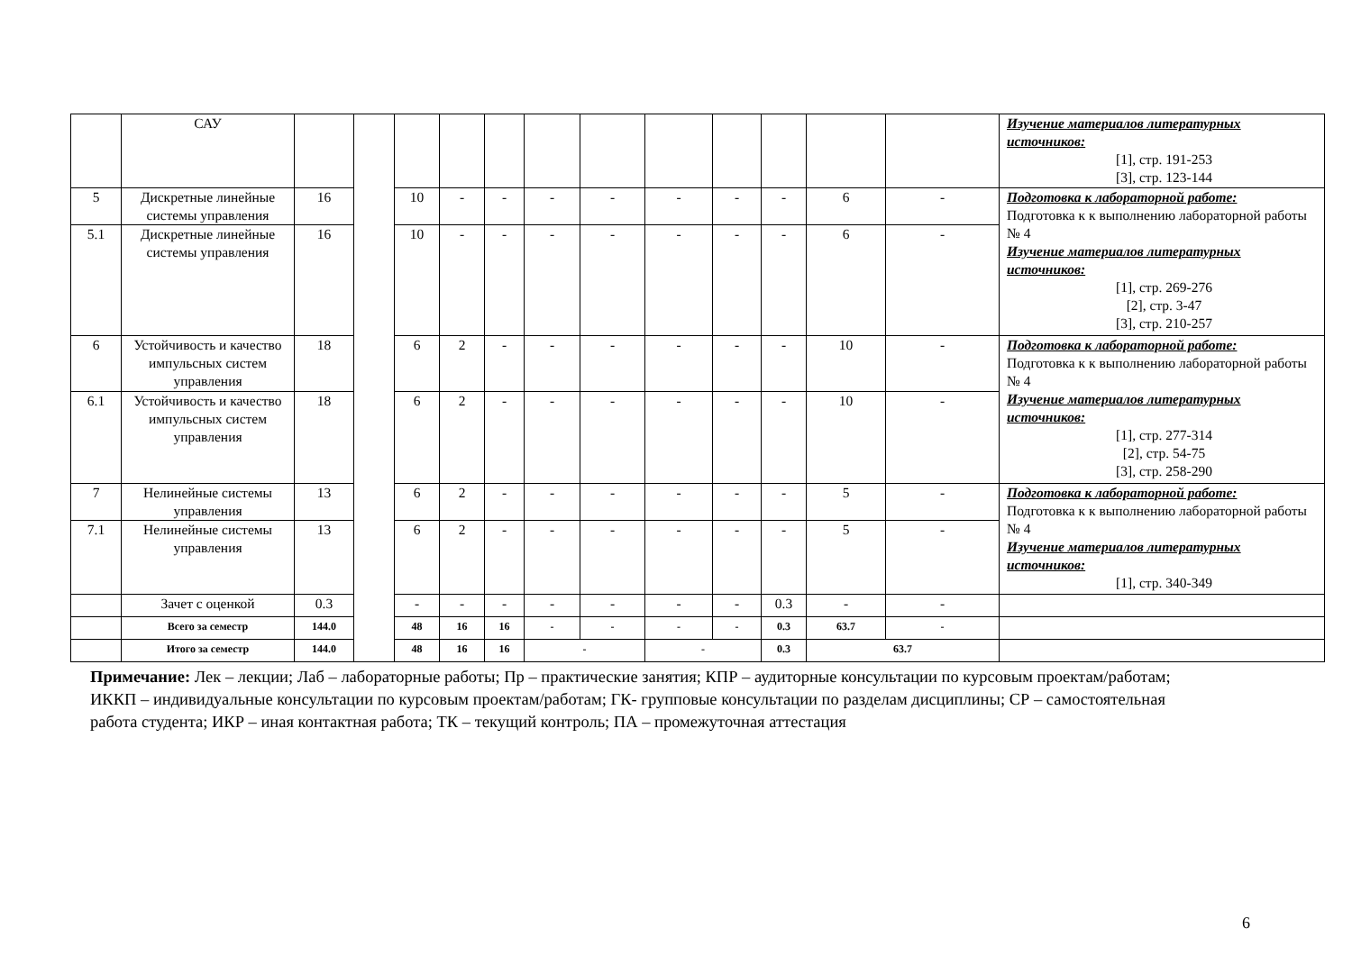| | САУ | | | | | | | | | | | | | Изучение материалов литературных источников: [1], стр. 191-253 [3], стр. 123-144 |
| 5 | Дискретные линейные системы управления | 16 | | 10 | - | - | - | - | - | - | - | 6 | - | Подготовка к лабораторной работе: Подготовка к к выполнению лабораторной работы № 4 Изучение материалов литературных источников: [1], стр. 269-276 [2], стр. 3-47 [3], стр. 210-257 |
| 5.1 | Дискретные линейные системы управления | 16 | | 10 | - | - | - | - | - | - | - | 6 | - | |
| 6 | Устойчивость и качество импульсных систем управления | 18 | | 6 | 2 | - | - | - | - | - | - | 10 | - | Подготовка к лабораторной работе: Подготовка к к выполнению лабораторной работы № 4 Изучение материалов литературных источников: [1], стр. 277-314 [2], стр. 54-75 [3], стр. 258-290 |
| 6.1 | Устойчивость и качество импульсных систем управления | 18 | | 6 | 2 | - | - | - | - | - | - | 10 | - | |
| 7 | Нелинейные системы управления | 13 | | 6 | 2 | - | - | - | - | - | - | 5 | - | Подготовка к лабораторной работе: Подготовка к к выполнению лабораторной работы № 4 Изучение материалов литературных источников: [1], стр. 340-349 |
| 7.1 | Нелинейные системы управления | 13 | | 6 | 2 | - | - | - | - | - | - | 5 | - | |
| | Зачет с оценкой | 0.3 | | - | - | - | - | - | - | - | 0.3 | - | - | |
| | Всего за семестр | 144.0 | | 48 | 16 | 16 | - | - | - | - | 0.3 | 63.7 | - | |
| | Итого за семестр | 144.0 | | 48 | 16 | 16 | - | | - | | 0.3 | 63.7 | | |
Примечание: Лек – лекции; Лаб – лабораторные работы; Пр – практические занятия; КПР – аудиторные консультации по курсовым проектам/работам; ИККП – индивидуальные консультации по курсовым проектам/работам; ГК- групповые консультации по разделам дисциплины; СР – самостоятельная работа студента; ИКР – иная контактная работа; ТК – текущий контроль; ПА – промежуточная аттестация
6